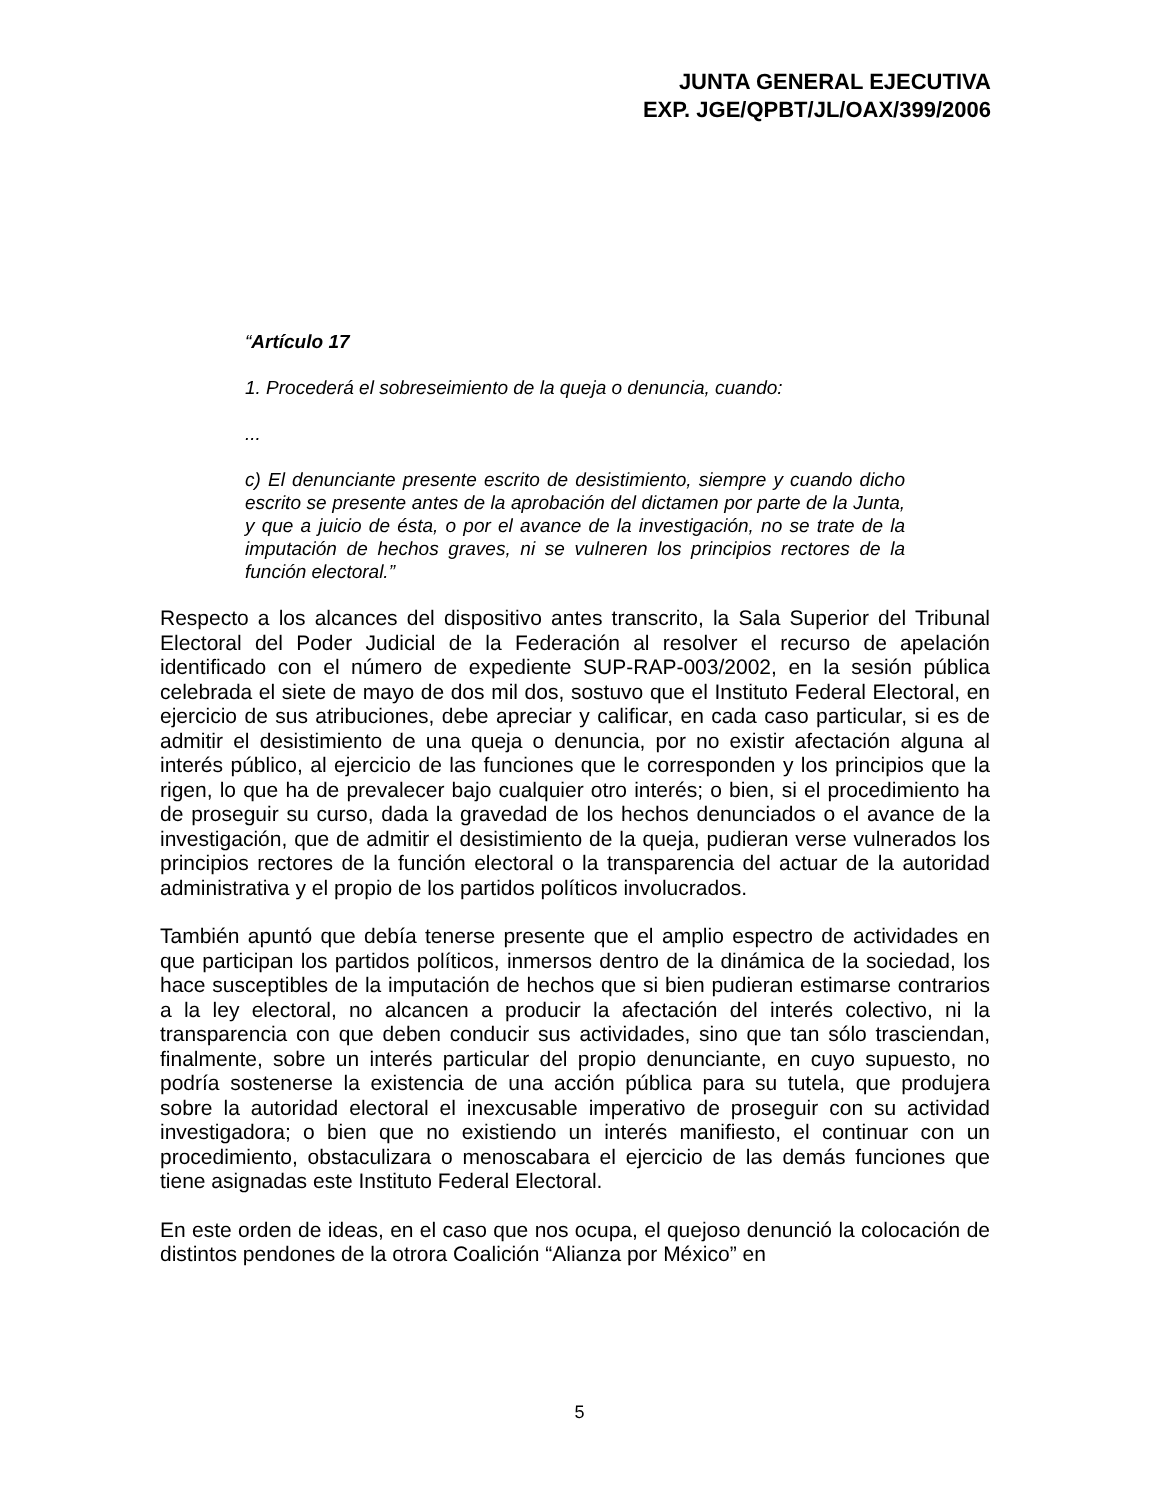JUNTA GENERAL EJECUTIVA
EXP. JGE/QPBT/JL/OAX/399/2006
“Artículo 17
1. Procederá el sobreseimiento de la queja o denuncia, cuando:
...
c) El denunciante presente escrito de desistimiento, siempre y cuando dicho escrito se presente antes de la aprobación del dictamen por parte de la Junta, y que a juicio de ésta, o por el avance de la investigación, no se trate de la imputación de hechos graves, ni se vulneren los principios rectores de la función electoral.”
Respecto a los alcances del dispositivo antes transcrito, la Sala Superior del Tribunal Electoral del Poder Judicial de la Federación al resolver el recurso de apelación identificado con el número de expediente SUP-RAP-003/2002, en la sesión pública celebrada el siete de mayo de dos mil dos, sostuvo que el Instituto Federal Electoral, en ejercicio de sus atribuciones, debe apreciar y calificar, en cada caso particular, si es de admitir el desistimiento de una queja o denuncia, por no existir afectación alguna al interés público, al ejercicio de las funciones que le corresponden y los principios que la rigen, lo que ha de prevalecer bajo cualquier otro interés; o bien, si el procedimiento ha de proseguir su curso, dada la gravedad de los hechos denunciados o el avance de la investigación, que de admitir el desistimiento de la queja, pudieran verse vulnerados los principios rectores de la función electoral o la transparencia del actuar de la autoridad administrativa y el propio de los partidos políticos involucrados.
También apuntó que debía tenerse presente que el amplio espectro de actividades en que participan los partidos políticos, inmersos dentro de la dinámica de la sociedad, los hace susceptibles de la imputación de hechos que si bien pudieran estimarse contrarios a la ley electoral, no alcancen a producir la afectación del interés colectivo, ni la transparencia con que deben conducir sus actividades, sino que tan sólo trasciendan, finalmente, sobre un interés particular del propio denunciante, en cuyo supuesto, no podría sostenerse la existencia de una acción pública para su tutela, que produjera sobre la autoridad electoral el inexcusable imperativo de proseguir con su actividad investigadora; o bien que no existiendo un interés manifiesto, el continuar con un procedimiento, obstaculizara o menoscabara el ejercicio de las demás funciones que tiene asignadas este Instituto Federal Electoral.
En este orden de ideas, en el caso que nos ocupa, el quejoso denunció la colocación de distintos pendones de la otrora Coalición “Alianza por México” en
5